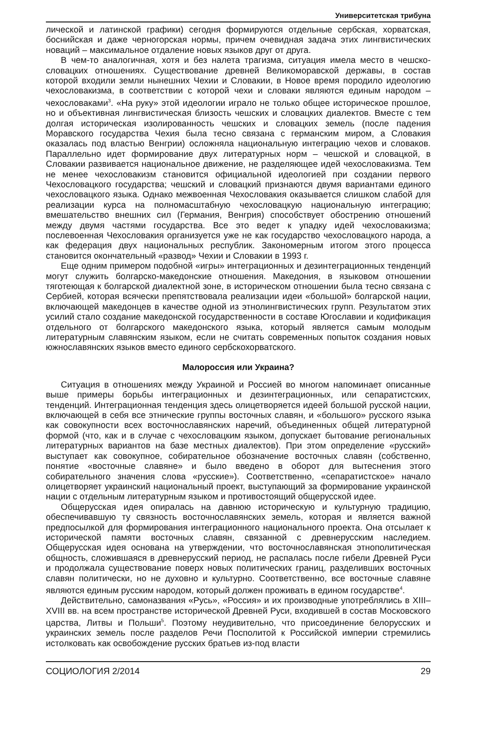Университетская трибуна
лической и латинской графики) сегодня формируются отдельные сербская, хорватская, боснийская и даже черногорская нормы, причем очевидная задача этих лингвистических новаций – максимальное отдаление новых языков друг от друга.
В чем-то аналогичная, хотя и без налета трагизма, ситуация имела место в чешско-словацких отношениях. Существование древней Великоморавской державы, в состав которой входили земли нынешних Чехии и Словакии, в Новое время породило идеологию чехословакизма, в соответствии с которой чехи и словаки являются единым народом – чехословаками<sup>3</sup>. «На руку» этой идеологии играло не только общее историческое прошлое, но и объективная лингвистическая близость чешских и словацких диалектов. Вместе с тем долгая историческая изолированность чешских и словацких земель (после падения Моравского государства Чехия была тесно связана с германским миром, а Словакия оказалась под властью Венгрии) осложняла национальную интеграцию чехов и словаков. Параллельно идет формирование двух литературных норм – чешской и словацкой, в Словакии развивается национальное движение, не разделяющее идей чехословакизма. Тем не менее чехословакизм становится официальной идеологией при создании первого Чехословацкого государства; чешский и словацкий признаются двумя вариантами единого чехословацкого языка. Однако межвоенная Чехословакия оказывается слишком слабой для реализации курса на полномасштабную чехословацкую национальную интеграцию; вмешательство внешних сил (Германия, Венгрия) способствует обострению отношений между двумя частями государства. Все это ведет к упадку идей чехословакизма; послевоенная Чехословакия организуется уже не как государство чехословацкого народа, а как федерация двух национальных республик. Закономерным итогом этого процесса становится окончательный «развод» Чехии и Словакии в 1993 г.
Еще одним примером подобной «игры» интеграционных и дезинтеграционных тенденций могут служить болгарско-македонские отношения. Македония, в языковом отношении тяготеющая к болгарской диалектной зоне, в историческом отношении была тесно связана с Сербией, которая всячески препятствовала реализации идеи «большой» болгарской нации, включающей македонцев в качестве одной из этнолингвистических групп. Результатом этих усилий стало создание македонской государственности в составе Югославии и кодификация отдельного от болгарского македонского языка, который является самым молодым литературным славянским языком, если не считать современных попыток создания новых южнославянских языков вместо единого сербскохорватского.
Малороссия или Украина?
Ситуация в отношениях между Украиной и Россией во многом напоминает описанные выше примеры борьбы интеграционных и дезинтеграционных, или сепаратистских, тенденций. Интеграционная тенденция здесь олицетворяется идеей большой русской нации, включающей в себя все этнические группы восточных славян, и «большого» русского языка как совокупности всех восточнославянских наречий, объединенных общей литературной формой (что, как и в случае с чехословацким языком, допускает бытование региональных литературных вариантов на базе местных диалектов). При этом определение «русский» выступает как совокупное, собирательное обозначение восточных славян (собственно, понятие «восточные славяне» и было введено в оборот для вытеснения этого собирательного значения слова «русские»). Соответственно, «сепаратистское» начало олицетворяет украинский национальный проект, выступающий за формирование украинской нации с отдельным литературным языком и противостоящий общерусской идее.
Общерусская идея опиралась на давнюю историческую и культурную традицию, обеспечивавшую ту связность восточнославянских земель, которая и является важной предпосылкой для формирования интеграционного национального проекта. Она отсылает к исторической памяти восточных славян, связанной с древнерусским наследием. Общерусская идея основана на утверждении, что восточнославянская этнополитическая общность, сложившаяся в древнерусский период, не распалась после гибели Древней Руси и продолжала существование поверх новых политических границ, разделивших восточных славян политически, но не духовно и культурно. Соответственно, все восточные славяне являются единым русским народом, который должен проживать в едином государстве<sup>4</sup>.
Действительно, самоназвания «Русь», «Россия» и их производные употреблялись в XIII–XVIII вв. на всем пространстве исторической Древней Руси, входившей в состав Московского царства, Литвы и Польши<sup>5</sup>. Поэтому неудивительно, что присоединение белорусских и украинских земель после разделов Речи Посполитой к Российской империи стремились истолковать как освобождение русских братьев из-под власти
СОЦИОЛОГИЯ 2/2014 29